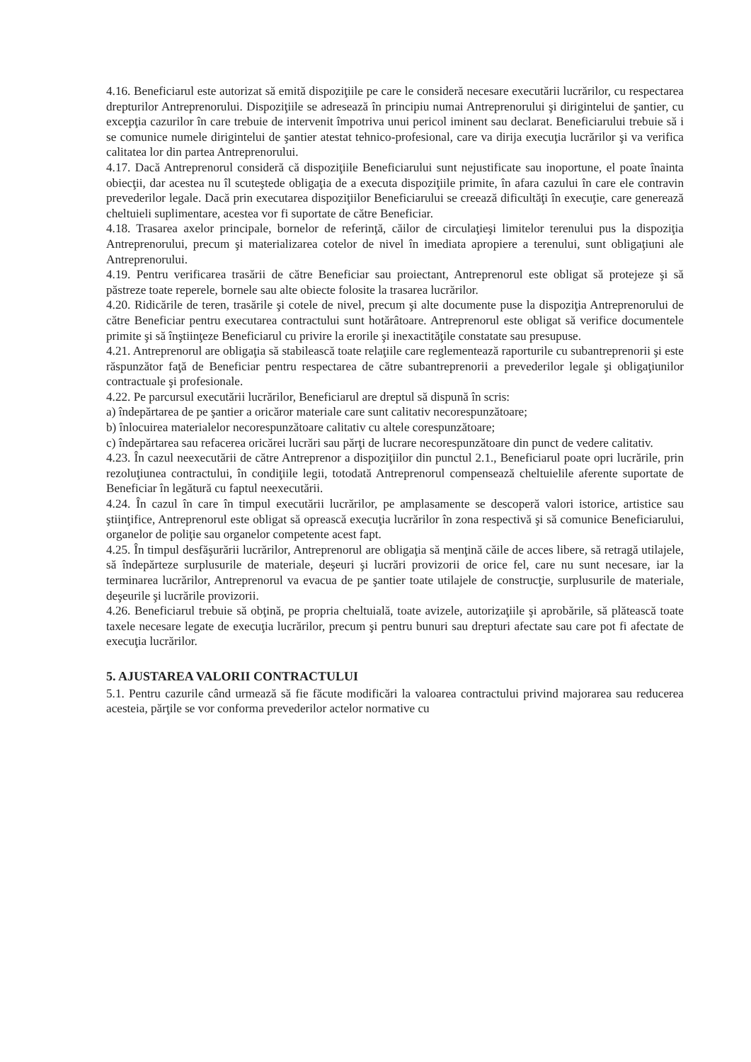4.16. Beneficiarul este autorizat să emită dispoziţiile pe care le consideră necesare executării lucrărilor, cu respectarea drepturilor Antreprenorului. Dispoziţiile se adresează în principiu numai Antreprenorului şi dirigintelui de şantier, cu excepţia cazurilor în care trebuie de intervenit împotriva unui pericol iminent sau declarat. Beneficiarului trebuie să i se comunice numele dirigintelui de şantier atestat tehnico-profesional, care va dirija execuţia lucrărilor şi va verifica calitatea lor din partea Antreprenorului.
4.17. Dacă Antreprenorul consideră că dispoziţiile Beneficiarului sunt nejustificate sau inoportune, el poate înainta obiecţii, dar acestea nu îl scuteştede obligaţia de a executa dispoziţiile primite, în afara cazului în care ele contravin prevederilor legale. Dacă prin executarea dispoziţiilor Beneficiarului se creează dificultăţi în execuţie, care generează cheltuieli suplimentare, acestea vor fi suportate de către Beneficiar.
4.18. Trasarea axelor principale, bornelor de referinţă, căilor de circulaţieşi limitelor terenului pus la dispoziţia Antreprenorului, precum şi materializarea cotelor de nivel în imediata apropiere a terenului, sunt obligaţiuni ale Antreprenorului.
4.19. Pentru verificarea trasării de către Beneficiar sau proiectant, Antreprenorul este obligat să protejeze şi să păstreze toate reperele, bornele sau alte obiecte folosite la trasarea lucrărilor.
4.20. Ridicările de teren, trasările şi cotele de nivel, precum şi alte documente puse la dispoziţia Antreprenorului de către Beneficiar pentru executarea contractului sunt hotărâtoare. Antreprenorul este obligat să verifice documentele primite şi să înştiinţeze Beneficiarul cu privire la erorile şi inexactităţile constatate sau presupuse.
4.21. Antreprenorul are obligaţia să stabilească toate relaţiile care reglementează raporturile cu subantreprenorii şi este răspunzător faţă de Beneficiar pentru respectarea de către subantreprenorii a prevederilor legale şi obligaţiunilor contractuale şi profesionale.
4.22. Pe parcursul executării lucrărilor, Beneficiarul are dreptul să dispună în scris:
a) îndepărtarea de pe şantier a oricăror materiale care sunt calitativ necorespunzătoare;
b) înlocuirea materialelor necorespunzătoare calitativ cu altele corespunzătoare;
c) îndepărtarea sau refacerea oricărei lucrări sau părţi de lucrare necorespunzătoare din punct de vedere calitativ.
4.23. În cazul neexecutării de către Antreprenor a dispoziţiilor din punctul 2.1., Beneficiarul poate opri lucrările, prin rezoluţiunea contractului, în condiţiile legii, totodată Antreprenorul compensează cheltuielile aferente suportate de Beneficiar în legătură cu faptul neexecutării.
4.24. În cazul în care în timpul executării lucrărilor, pe amplasamente se descoperă valori istorice, artistice sau ştiinţifice, Antreprenorul este obligat să oprească execuţia lucrărilor în zona respectivă şi să comunice Beneficiarului, organelor de poliţie sau organelor competente acest fapt.
4.25. În timpul desfăşurării lucrărilor, Antreprenorul are obligaţia să menţină căile de acces libere, să retragă utilajele, să îndepărteze surplusurile de materiale, deşeuri şi lucrări provizorii de orice fel, care nu sunt necesare, iar la terminarea lucrărilor, Antreprenorul va evacua de pe şantier toate utilajele de construcţie, surplusurile de materiale, deşeurile şi lucrările provizorii.
4.26. Beneficiarul trebuie să obţină, pe propria cheltuială, toate avizele, autorizaţiile şi aprobările, să plătească toate taxele necesare legate de execuţia lucrărilor, precum şi pentru bunuri sau drepturi afectate sau care pot fi afectate de execuţia lucrărilor.
5. AJUSTAREA VALORII CONTRACTULUI
5.1. Pentru cazurile când urmează să fie făcute modificări la valoarea contractului privind majorarea sau reducerea acesteia, părţile se vor conforma prevederilor actelor normative cu